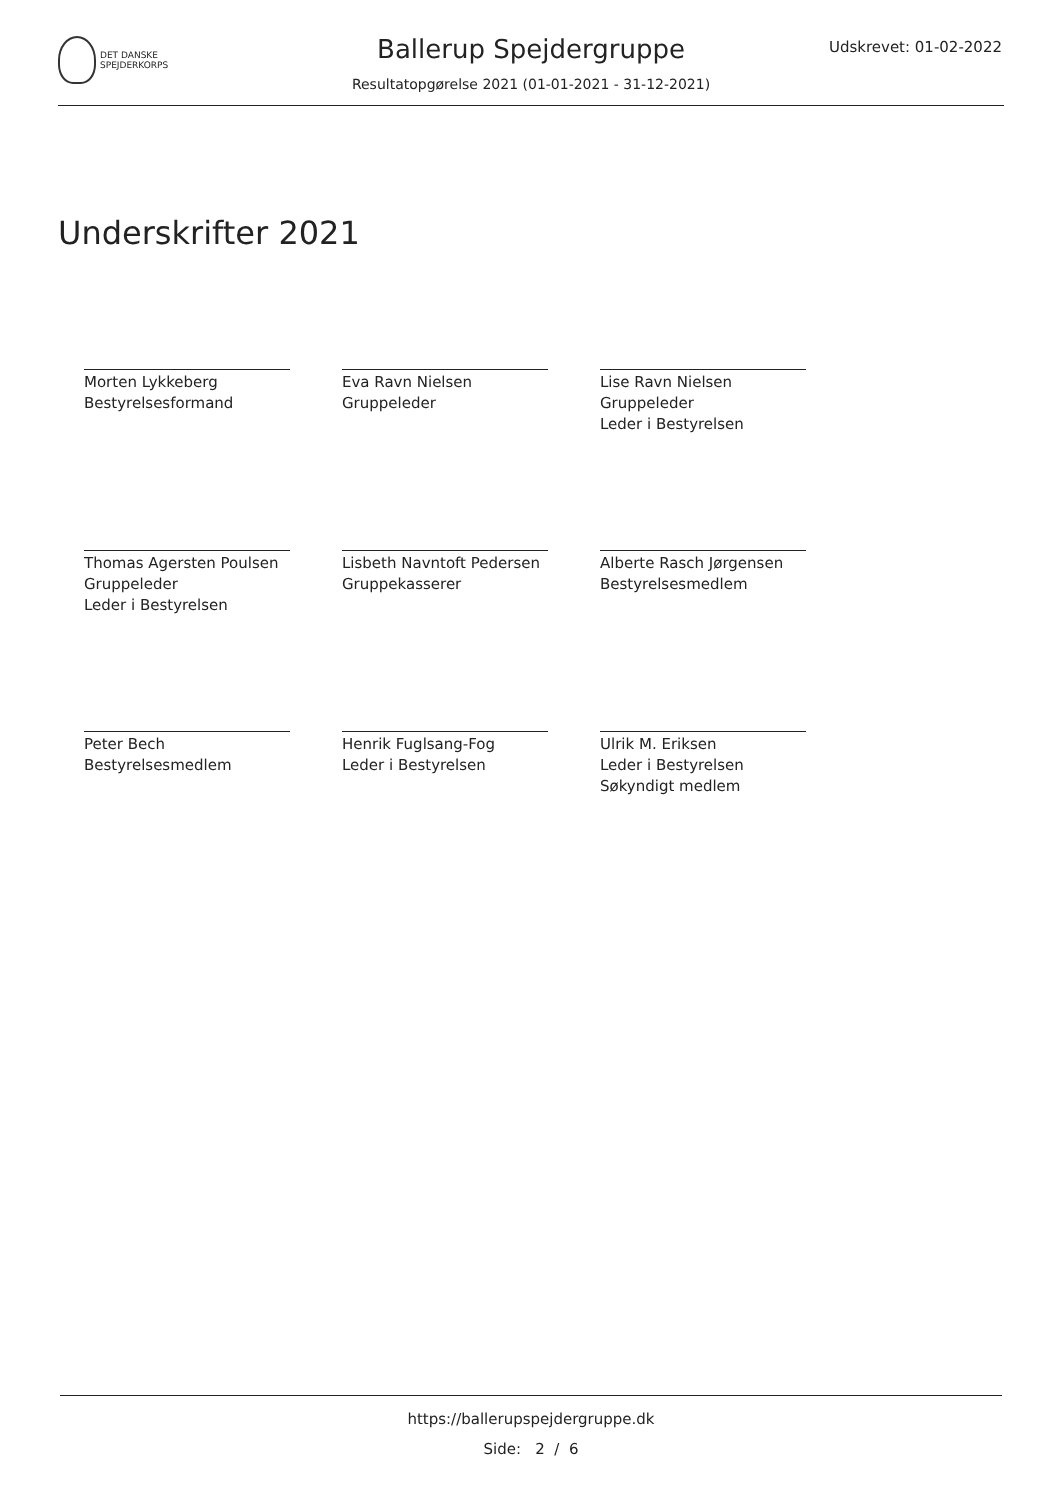DET DANSKE
SPEJDERKORPS
Ballerup Spejdergruppe
Udskrevet: 01-02-2022
Resultatopgørelse 2021 (01-01-2021 - 31-12-2021)
Underskrifter 2021
Morten Lykkeberg
Bestyrelsesformand
Eva Ravn Nielsen
Gruppeleder
Lise Ravn Nielsen
Gruppeleder
Leder i Bestyrelsen
Thomas Agersten Poulsen
Gruppeleder
Leder i Bestyrelsen
Lisbeth Navntoft Pedersen
Gruppekasserer
Alberte Rasch Jørgensen
Bestyrelsesmedlem
Peter Bech
Bestyrelsesmedlem
Henrik Fuglsang-Fog
Leder i Bestyrelsen
Ulrik M. Eriksen
Leder i Bestyrelsen
Søkyndigt medlem
https://ballerupspejdergruppe.dk
Side: 2 / 6